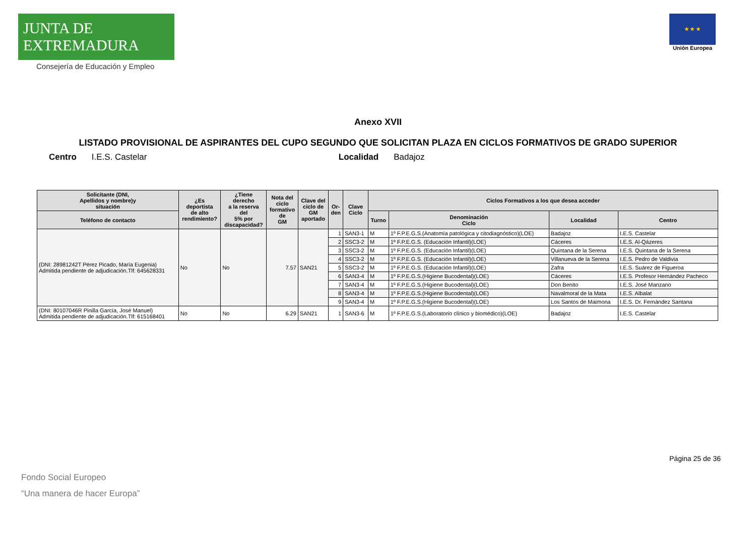JUNTA DE EXTREMADURA
Consejería de Educación y Empleo
★ ★ ★
Unión Europea
Anexo XVII
LISTADO PROVISIONAL DE ASPIRANTES DEL CUPO SEGUNDO QUE SOLICITAN PLAZA EN CICLOS FORMATIVOS DE GRADO SUPERIOR
Centro I.E.S. Castelar Localidad Badajoz
| Solicitante (DNI, Apellidos y nombre)y situación | ¿Es deportista de alto rendimiento? | ¿Tiene derecho a la reserva del 5% por discapacidad? | Nota del ciclo formativo de GM | Clave del ciclo de GM aportado | Or- den | Clave Ciclo | Ciclos Formativos a los que desea acceder | | | |
| --- | --- | --- | --- | --- | --- | --- | --- | --- | --- | --- |
| Teléfono de contacto | | | | | | | Turno | Denominación Ciclo | Localidad | Centro |
| (DNI: 28981242T Pérez Picado, María Eugenia) Admitida pendiente de adjudicación.Tlf: 645628331 | No | No | 7.57 | SAN21 | 1 | SAN3-1 | M | 1º F.P.E.G.S.(Anatomía patológica y citodiagnóstico)(LOE) | Badajoz | I.E.S. Castelar |
| | | | | | 2 | SSC3-2 | M | 1º F.P.E.G.S. (Educación Infantil)(LOE) | Cáceres | I.E.S. Al-Qázeres |
| | | | | | 3 | SSC3-2 | M | 1º F.P.E.G.S. (Educación Infantil)(LOE) | Quintana de la Serena | I.E.S. Quintana de la Serena |
| | | | | | 4 | SSC3-2 | M | 1º F.P.E.G.S. (Educación Infantil)(LOE) | Villanueva de la Serena | I.E.S. Pedro de Valdivia |
| | | | | | 5 | SSC3-2 | M | 1º F.P.E.G.S. (Educación Infantil)(LOE) | Zafra | I.E.S. Suárez de Figueroa |
| | | | | | 6 | SAN3-4 | M | 1º F.P.E.G.S.(Higiene Bucodental)(LOE) | Cáceres | I.E.S. Profesor Hernández Pacheco |
| | | | | | 7 | SAN3-4 | M | 1º F.P.E.G.S.(Higiene Bucodental)(LOE) | Don Benito | I.E.S. José Manzano |
| | | | | | 8 | SAN3-4 | M | 1º F.P.E.G.S.(Higiene Bucodental)(LOE) | Navalmoral de la Mata | I.E.S. Albalat |
| | | | | | 9 | SAN3-4 | M | 1º F.P.E.G.S.(Higiene Bucodental)(LOE) | Los Santos de Maimona | I.E.S. Dr. Fernández Santana |
| (DNI: 80107046R Pinilla García, José Manuel) Admitida pendiente de adjudicación.Tlf: 615168401 | No | No | 6.29 | SAN21 | 1 | SAN3-6 | M | 1º F.P.E.G.S.(Laboratorio clínico y biomédico)(LOE) | Badajoz | I.E.S. Castelar |
Página 25 de 36
Fondo Social Europeo
“Una manera de hacer Europa”